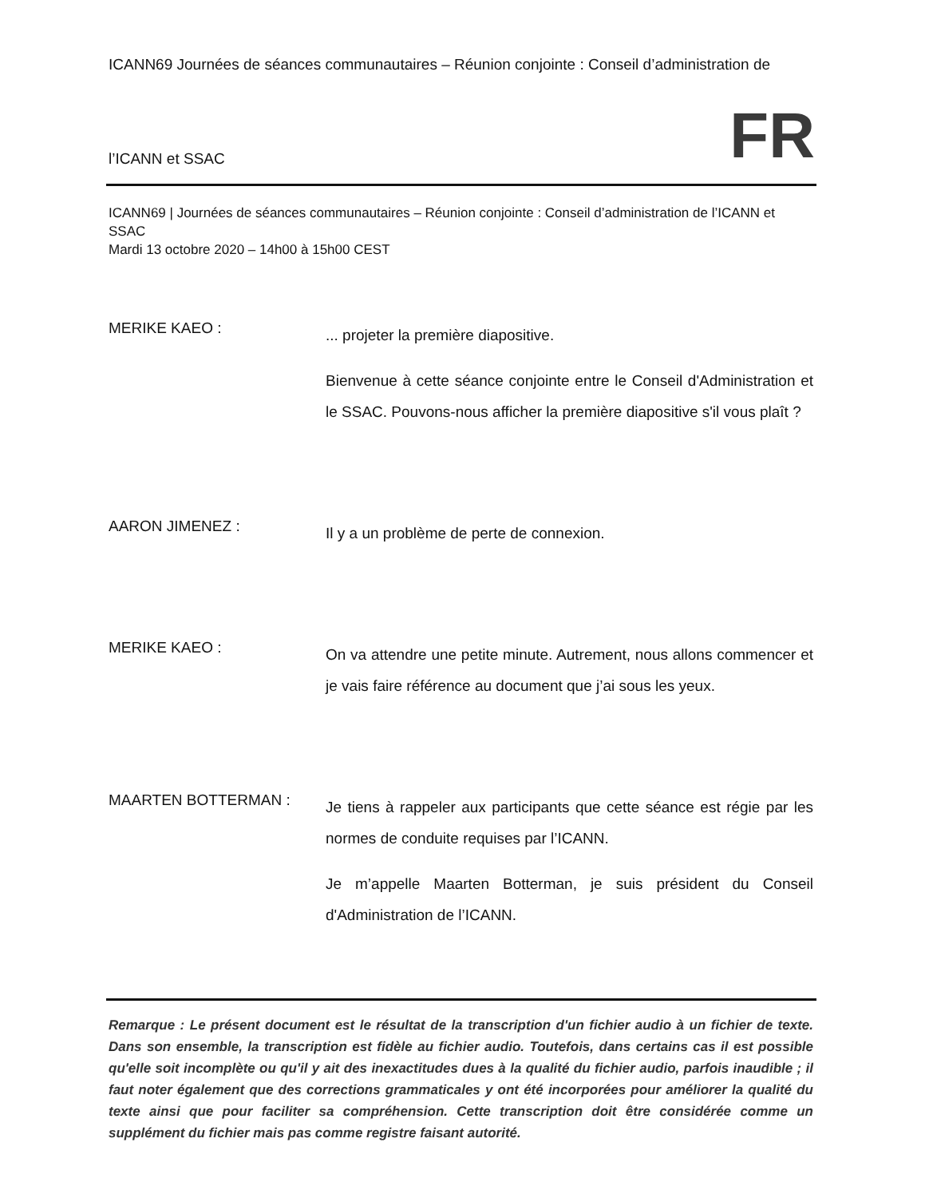ICANN69 Journées de séances communautaires – Réunion conjointe : Conseil d’administration de
l’ICANN et SSAC FR
ICANN69 | Journées de séances communautaires – Réunion conjointe : Conseil d’administration de l’ICANN et SSAC
Mardi 13 octobre 2020 – 14h00 à 15h00 CEST
MERIKE KAEO :
... projeter la première diapositive.
Bienvenue à cette séance conjointe entre le Conseil d'Administration et le SSAC. Pouvons-nous afficher la première diapositive s'il vous plaît ?
AARON JIMENEZ :
Il y a un problème de perte de connexion.
MERIKE KAEO :
On va attendre une petite minute. Autrement, nous allons commencer et je vais faire référence au document que j’ai sous les yeux.
MAARTEN BOTTERMAN :
Je tiens à rappeler aux participants que cette séance est régie par les normes de conduite requises par l’ICANN.
Je m’appelle Maarten Botterman, je suis président du Conseil d'Administration de l’ICANN.
Remarque : Le présent document est le résultat de la transcription d'un fichier audio à un fichier de texte. Dans son ensemble, la transcription est fidèle au fichier audio. Toutefois, dans certains cas il est possible qu'elle soit incomplète ou qu'il y ait des inexactitudes dues à la qualité du fichier audio, parfois inaudible ; il faut noter également que des corrections grammaticales y ont été incorporées pour améliorer la qualité du texte ainsi que pour faciliter sa compréhension. Cette transcription doit être considérée comme un supplément du fichier mais pas comme registre faisant autorité.